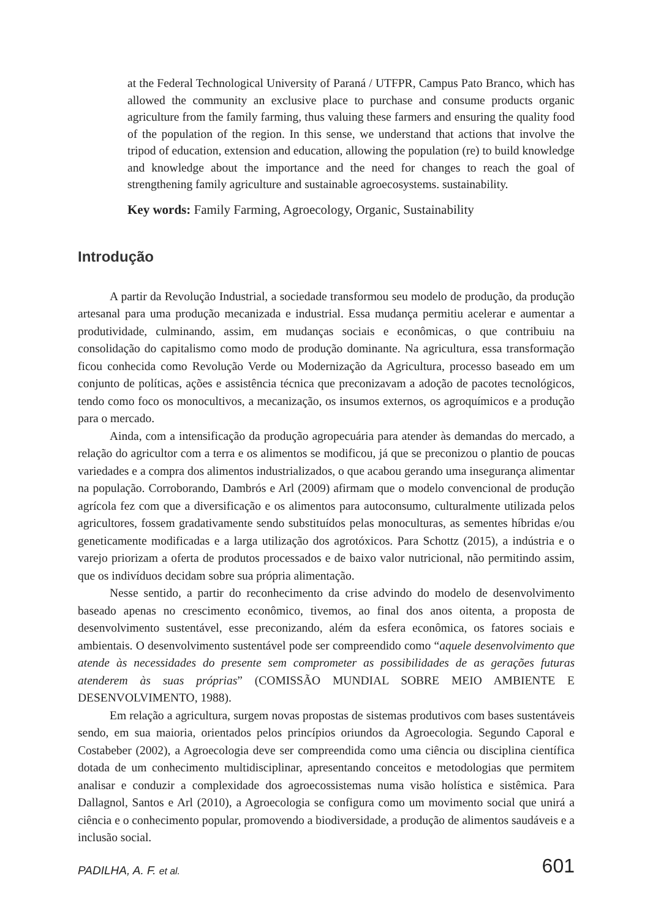at the Federal Technological University of Paraná / UTFPR, Campus Pato Branco, which has allowed the community an exclusive place to purchase and consume products organic agriculture from the family farming, thus valuing these farmers and ensuring the quality food of the population of the region. In this sense, we understand that actions that involve the tripod of education, extension and education, allowing the population (re) to build knowledge and knowledge about the importance and the need for changes to reach the goal of strengthening family agriculture and sustainable agroecosystems. sustainability.
Key words: Family Farming, Agroecology, Organic, Sustainability
Introdução
A partir da Revolução Industrial, a sociedade transformou seu modelo de produção, da produção artesanal para uma produção mecanizada e industrial. Essa mudança permitiu acelerar e aumentar a produtividade, culminando, assim, em mudanças sociais e econômicas, o que contribuiu na consolidação do capitalismo como modo de produção dominante. Na agricultura, essa transformação ficou conhecida como Revolução Verde ou Modernização da Agricultura, processo baseado em um conjunto de políticas, ações e assistência técnica que preconizavam a adoção de pacotes tecnológicos, tendo como foco os monocultivos, a mecanização, os insumos externos, os agroquímicos e a produção para o mercado.
Ainda, com a intensificação da produção agropecuária para atender às demandas do mercado, a relação do agricultor com a terra e os alimentos se modificou, já que se preconizou o plantio de poucas variedades e a compra dos alimentos industrializados, o que acabou gerando uma insegurança alimentar na população. Corroborando, Dambrós e Arl (2009) afirmam que o modelo convencional de produção agrícola fez com que a diversificação e os alimentos para autoconsumo, culturalmente utilizada pelos agricultores, fossem gradativamente sendo substituídos pelas monoculturas, as sementes híbridas e/ou geneticamente modificadas e a larga utilização dos agrotóxicos. Para Schottz (2015), a indústria e o varejo priorizam a oferta de produtos processados e de baixo valor nutricional, não permitindo assim, que os indivíduos decidam sobre sua própria alimentação.
Nesse sentido, a partir do reconhecimento da crise advindo do modelo de desenvolvimento baseado apenas no crescimento econômico, tivemos, ao final dos anos oitenta, a proposta de desenvolvimento sustentável, esse preconizando, além da esfera econômica, os fatores sociais e ambientais. O desenvolvimento sustentável pode ser compreendido como “aquele desenvolvimento que atende às necessidades do presente sem comprometer as possibilidades de as gerações futuras atenderem às suas próprias” (COMISSÃO MUNDIAL SOBRE MEIO AMBIENTE E DESENVOLVIMENTO, 1988).
Em relação a agricultura, surgem novas propostas de sistemas produtivos com bases sustentáveis sendo, em sua maioria, orientados pelos princípios oriundos da Agroecologia. Segundo Caporal e Costabeber (2002), a Agroecologia deve ser compreendida como uma ciência ou disciplina científica dotada de um conhecimento multidisciplinar, apresentando conceitos e metodologias que permitem analisar e conduzir a complexidade dos agroecossistemas numa visão holística e sistêmica. Para Dallagnol, Santos e Arl (2010), a Agroecologia se configura como um movimento social que unirá a ciência e o conhecimento popular, promovendo a biodiversidade, a produção de alimentos saudáveis e a inclusão social.
PADILHA, A. F. et al. 601